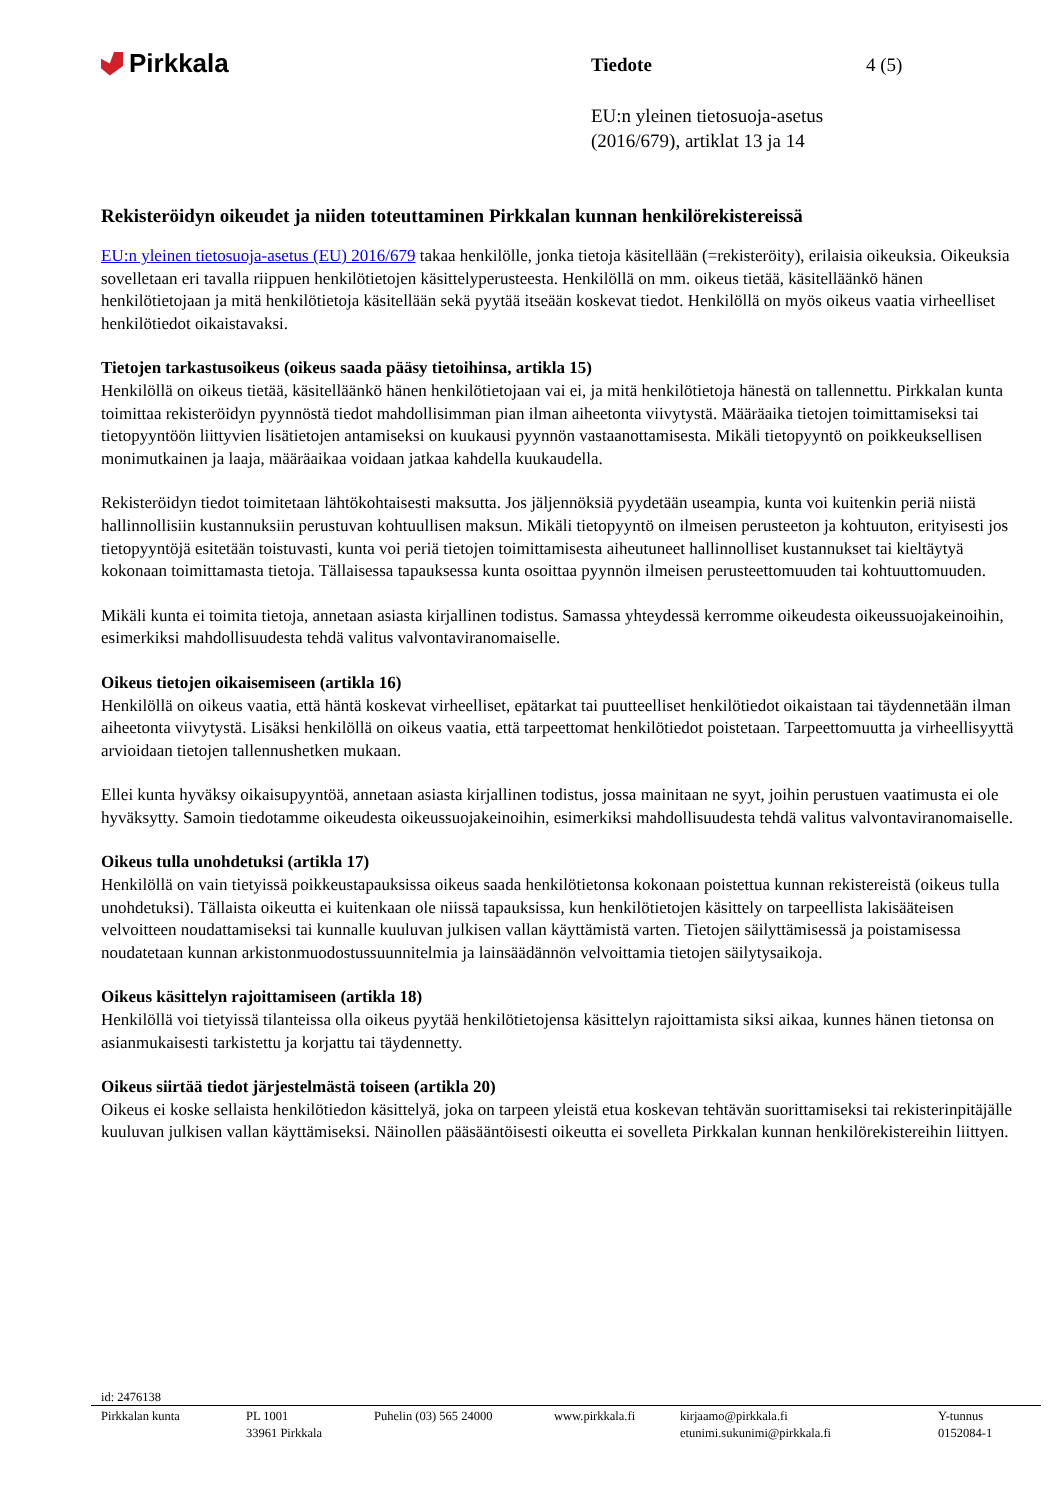Pirkkala
Tiedote 4 (5)
EU:n yleinen tietosuoja-asetus
(2016/679), artiklat 13 ja 14
Rekisteröidyn oikeudet ja niiden toteuttaminen Pirkkalan kunnan henkilörekistereissä
EU:n yleinen tietosuoja-asetus (EU) 2016/679 takaa henkilölle, jonka tietoja käsitellään (=rekisteröity), erilaisia oikeuksia. Oikeuksia sovelletaan eri tavalla riippuen henkilötietojen käsittelyperusteesta. Henkilöllä on mm. oikeus tietää, käsitelläänkö hänen henkilötietojaan ja mitä henkilötietoja käsitellään sekä pyytää itseään koskevat tiedot. Henkilöllä on myös oikeus vaatia virheelliset henkilötiedot oikaistavaksi.
Tietojen tarkastusoikeus (oikeus saada pääsy tietoihinsa, artikla 15)
Henkilöllä on oikeus tietää, käsitelläänkö hänen henkilötietojaan vai ei, ja mitä henkilötietoja hänestä on tallennettu. Pirkkalan kunta toimittaa rekisteröidyn pyynnöstä tiedot mahdollisimman pian ilman aiheetonta viivytystä. Määräaika tietojen toimittamiseksi tai tietopyyntöön liittyvien lisätietojen antamiseksi on kuukausi pyynnön vastaanottamisesta. Mikäli tietopyyntö on poikkeuksellisen monimutkainen ja laaja, määräaikaa voidaan jatkaa kahdella kuukaudella.
Rekisteröidyn tiedot toimitetaan lähtökohtaisesti maksutta. Jos jäljennöksiä pyydetään useampia, kunta voi kuitenkin periä niistä hallinnollisiin kustannuksiin perustuvan kohtuullisen maksun. Mikäli tietopyyntö on ilmeisen perusteeton ja kohtuuton, erityisesti jos tietopyyntöjä esitetään toistuvasti, kunta voi periä tietojen toimittamisesta aiheutuneet hallinnolliset kustannukset tai kieltäytyä kokonaan toimittamasta tietoja. Tällaisessa tapauksessa kunta osoittaa pyynnön ilmeisen perusteettomuuden tai kohtuuttomuuden.
Mikäli kunta ei toimita tietoja, annetaan asiasta kirjallinen todistus. Samassa yhteydessä kerromme oikeudesta oikeussuojakeinoihin, esimerkiksi mahdollisuudesta tehdä valitus valvontaviranomaiselle.
Oikeus tietojen oikaisemiseen (artikla 16)
Henkilöllä on oikeus vaatia, että häntä koskevat virheelliset, epätarkat tai puutteelliset henkilötiedot oikaistaan tai täydennetään ilman aiheetonta viivytystä. Lisäksi henkilöllä on oikeus vaatia, että tarpeettomat henkilötiedot poistetaan. Tarpeettomuutta ja virheellisyyttä arvioidaan tietojen tallennushetken mukaan.
Ellei kunta hyväksy oikaisupyyntöä, annetaan asiasta kirjallinen todistus, jossa mainitaan ne syyt, joihin perustuen vaatimusta ei ole hyväksytty. Samoin tiedotamme oikeudesta oikeussuojakeinoihin, esimerkiksi mahdollisuudesta tehdä valitus valvontaviranomaiselle.
Oikeus tulla unohdetuksi (artikla 17)
Henkilöllä on vain tietyissä poikkeustapauksissa oikeus saada henkilötietonsa kokonaan poistettua kunnan rekistereistä (oikeus tulla unohdetuksi). Tällaista oikeutta ei kuitenkaan ole niissä tapauksissa, kun henkilötietojen käsittely on tarpeellista lakisääteisen velvoitteen noudattamiseksi tai kunnalle kuuluvan julkisen vallan käyttämistä varten. Tietojen säilyttämisessä ja poistamisessa noudatetaan kunnan arkistonmuodostussuunnitelmia ja lainsäädännön velvoittamia tietojen säilytysaikoja.
Oikeus käsittelyn rajoittamiseen (artikla 18)
Henkilöllä voi tietyissä tilanteissa olla oikeus pyytää henkilötietojensa käsittelyn rajoittamista siksi aikaa, kunnes hänen tietonsa on asianmukaisesti tarkistettu ja korjattu tai täydennetty.
Oikeus siirtää tiedot järjestelmästä toiseen (artikla 20)
Oikeus ei koske sellaista henkilötiedon käsittelyä, joka on tarpeen yleistä etua koskevan tehtävän suorittamiseksi tai rekisterinpitäjälle kuuluvan julkisen vallan käyttämiseksi. Näinollen pääsääntöisesti oikeutta ei sovelleta Pirkkalan kunnan henkilörekistereihin liittyen.
id: 2476138
Pirkkalan kunta PL 1001
33961 Pirkkala
Puhelin (03) 565 24000 www.pirkkala.fi kirjaamo@pirkkala.fi
etunimi.sukunimi@pirkkala.fi
Y-tunnus
0152084-1